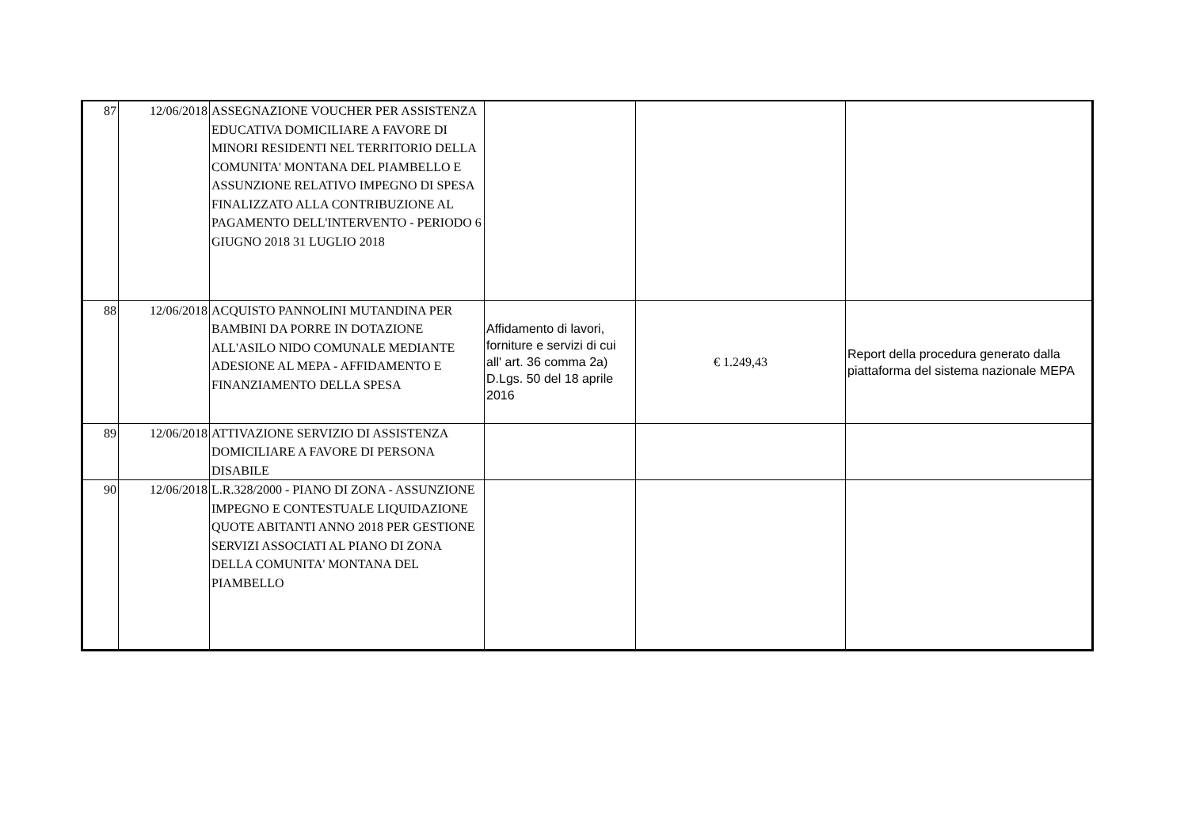| 87 | 12/06/2018 | ASSEGNAZIONE VOUCHER PER ASSISTENZA EDUCATIVA DOMICILIARE A FAVORE DI MINORI RESIDENTI NEL TERRITORIO DELLA COMUNITA' MONTANA DEL PIAMBELLO E ASSUNZIONE RELATIVO IMPEGNO DI SPESA FINALIZZATO ALLA CONTRIBUZIONE AL PAGAMENTO DELL'INTERVENTO - PERIODO 6 GIUGNO 2018 31 LUGLIO 2018 | | | |
| 88 | 12/06/2018 | ACQUISTO PANNOLINI MUTANDINA PER BAMBINI DA PORRE IN DOTAZIONE ALL'ASILO NIDO COMUNALE MEDIANTE ADESIONE AL MEPA - AFFIDAMENTO E FINANZIAMENTO DELLA SPESA | Affidamento di lavori, forniture e servizi di cui all' art. 36 comma 2a) D.Lgs. 50 del 18 aprile 2016 | € 1.249,43 | Report della procedura generato dalla piattaforma del sistema nazionale MEPA |
| 89 | 12/06/2018 | ATTIVAZIONE SERVIZIO DI ASSISTENZA DOMICILIARE A FAVORE DI PERSONA DISABILE | | | |
| 90 | 12/06/2018 | L.R.328/2000 - PIANO DI ZONA - ASSUNZIONE IMPEGNO E CONTESTUALE LIQUIDAZIONE QUOTE ABITANTI ANNO 2018 PER GESTIONE SERVIZI ASSOCIATI AL PIANO DI ZONA DELLA COMUNITA' MONTANA DEL PIAMBELLO | | | |